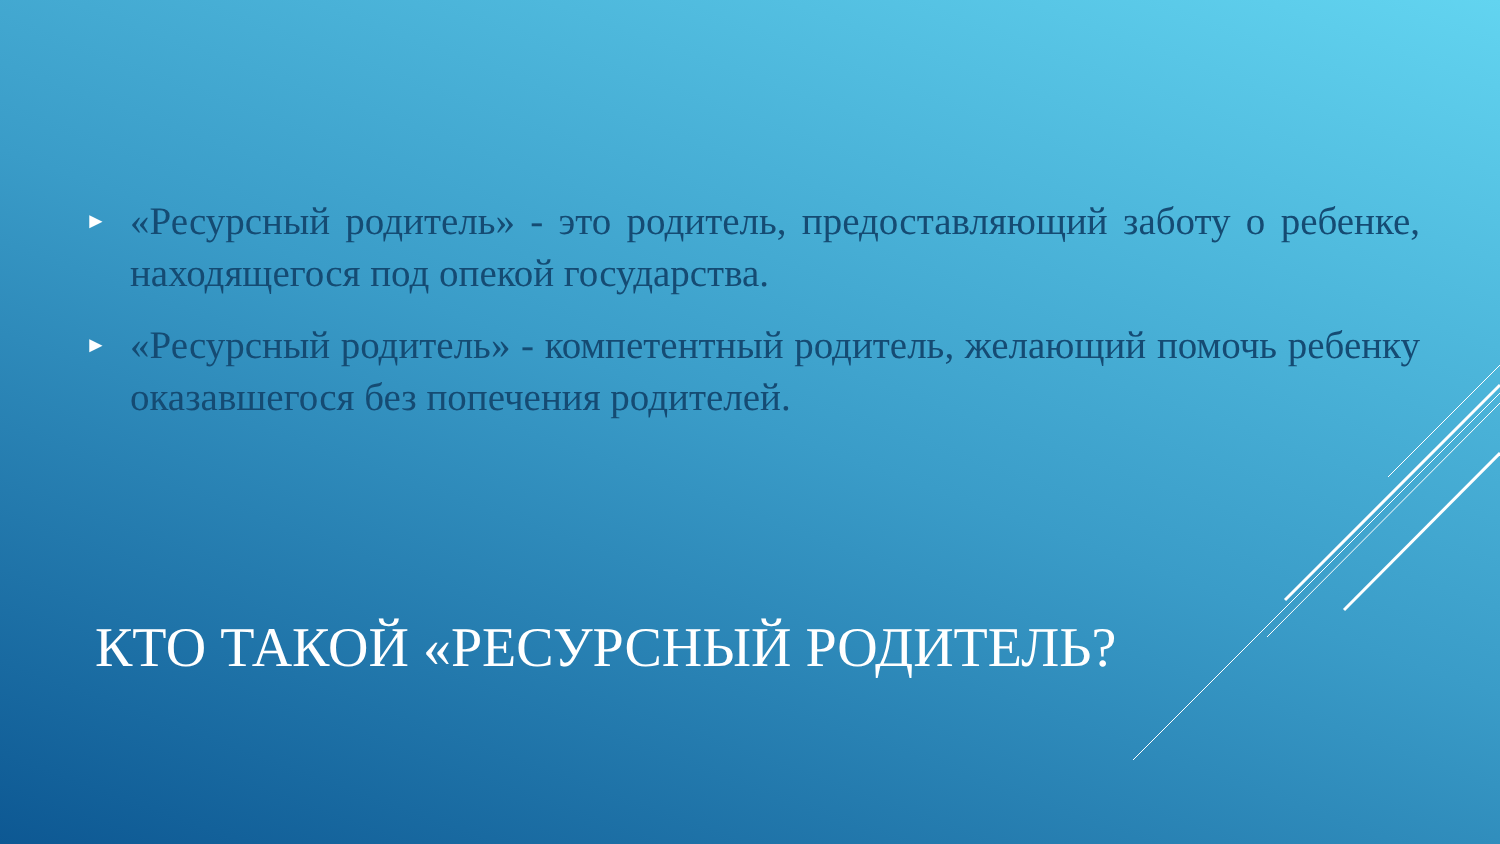► «Ресурсный родитель» - это родитель, предоставляющий заботу о ребенке, находящегося под опекой государства.
► «Ресурсный родитель» - компетентный родитель, желающий помочь ребенку оказавшегося без попечения родителей.
КТО ТАКОЙ «РЕСУРСНЫЙ РОДИТЕЛЬ?